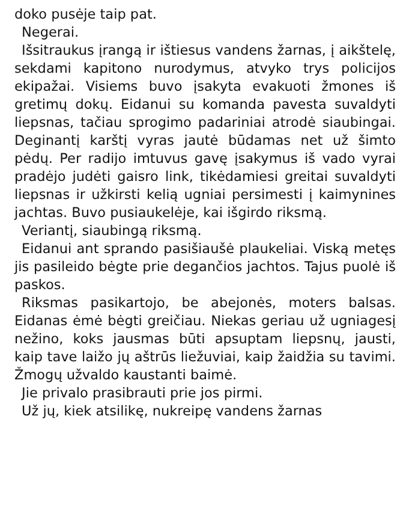doko pusėje taip pat.
Negerai.
Išsitraukus įrangą ir ištiesus vandens žarnas, į aikštelę, sekdami kapitono nurodymus, atvyko trys policijos ekipažai. Visiems buvo įsakyta evakuoti žmones iš gretimų dokų. Eidanui su komanda pavesta suvaldyti liepsnas, tačiau sprogimo padariniai atrodė siaubingai. Deginantį karštį vyras jautė būdamas net už šimto pėdų. Per radijo imtuvus gavę įsakymus iš vado vyrai pradėjo judėti gaisro link, tikėdamiesi greitai suvaldyti liepsnas ir užkirsti kelią ugniai persimesti į kaimynines jachtas. Buvo pusiaukelėje, kai išgirdo riksmą.
Veriantį, siaubingą riksmą.
Eidanui ant sprando pasišiaušė plaukeliai. Viską metęs jis pasileido bėgte prie degančios jachtos. Tajus puolė iš paskos.
Riksmas pasikartojo, be abejonės, moters balsas. Eidanas ėmė bėgti greičiau. Niekas geriau už ugniagesį nežino, koks jausmas būti apsuptam liepsnų, jausti, kaip tave laižo jų aštrūs liežuviai, kaip žaidžia su tavimi. Žmogų užvaldo kaustanti baimė.
Jie privalo prasibrauti prie jos pirmi.
Už jų, kiek atsilikę, nukreipę vandens žarnas